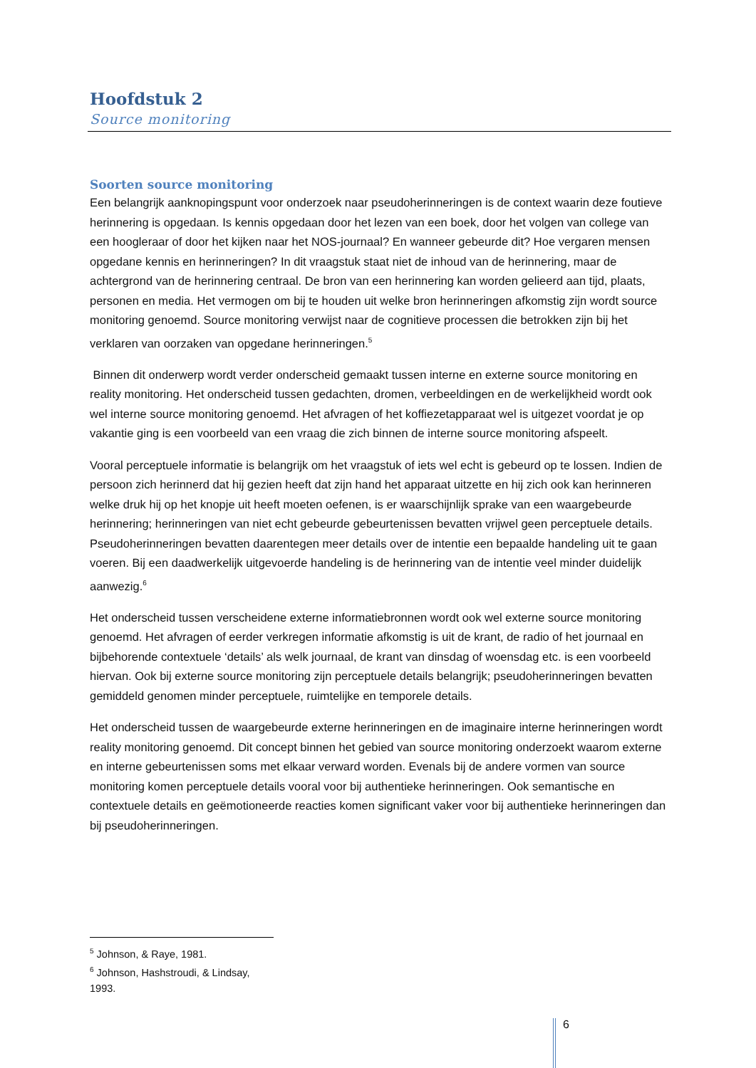Hoofdstuk 2
Source monitoring
Soorten source monitoring
Een belangrijk aanknopingspunt voor onderzoek naar pseudoherinneringen is de context waarin deze foutieve herinnering is opgedaan. Is kennis opgedaan door het lezen van een boek, door het volgen van college van een hoogleraar of door het kijken naar het NOS-journaal? En wanneer gebeurde dit? Hoe vergaren mensen opgedane kennis en herinneringen? In dit vraagstuk staat niet de inhoud van de herinnering, maar de achtergrond van de herinnering centraal. De bron van een herinnering kan worden gelieerd aan tijd, plaats, personen en media. Het vermogen om bij te houden uit welke bron herinneringen afkomstig zijn wordt source monitoring genoemd. Source monitoring verwijst naar de cognitieve processen die betrokken zijn bij het verklaren van oorzaken van opgedane herinneringen.<sup>5</sup>
Binnen dit onderwerp wordt verder onderscheid gemaakt tussen interne en externe source monitoring en reality monitoring. Het onderscheid tussen gedachten, dromen, verbeeldingen en de werkelijkheid wordt ook wel interne source monitoring genoemd. Het afvragen of het koffiezetapparaat wel is uitgezet voordat je op vakantie ging is een voorbeeld van een vraag die zich binnen de interne source monitoring afspeelt.
Vooral perceptuele informatie is belangrijk om het vraagstuk of iets wel echt is gebeurd op te lossen. Indien de persoon zich herinnerd dat hij gezien heeft dat zijn hand het apparaat uitzette en hij zich ook kan herinneren welke druk hij op het knopje uit heeft moeten oefenen, is er waarschijnlijk sprake van een waargebeurde herinnering; herinneringen van niet echt gebeurde gebeurtenissen bevatten vrijwel geen perceptuele details. Pseudoherinneringen bevatten daarentegen meer details over de intentie een bepaalde handeling uit te gaan voeren. Bij een daadwerkelijk uitgevoerde handeling is de herinnering van de intentie veel minder duidelijk aanwezig.<sup>6</sup>
Het onderscheid tussen verscheidene externe informatiebronnen wordt ook wel externe source monitoring genoemd. Het afvragen of eerder verkregen informatie afkomstig is uit de krant, de radio of het journaal en bijbehorende contextuele ‘details’ als welk journaal, de krant van dinsdag of woensdag etc. is een voorbeeld hiervan. Ook bij externe source monitoring zijn perceptuele details belangrijk; pseudoherinneringen bevatten gemiddeld genomen minder perceptuele, ruimtelijke en temporele details.
Het onderscheid tussen de waargebeurde externe herinneringen en de imaginaire interne herinneringen wordt reality monitoring genoemd. Dit concept binnen het gebied van source monitoring onderzoekt waarom externe en interne gebeurtenissen soms met elkaar verward worden. Evenals bij de andere vormen van source monitoring komen perceptuele details vooral voor bij authentieke herinneringen. Ook semantische en contextuele details en geëmotioneerde reacties komen significant vaker voor bij authentieke herinneringen dan bij pseudoherinneringen.
<sup>5</sup> Johnson, & Raye, 1981.
<sup>6</sup> Johnson, Hashstroudi, & Lindsay, 1993.
6